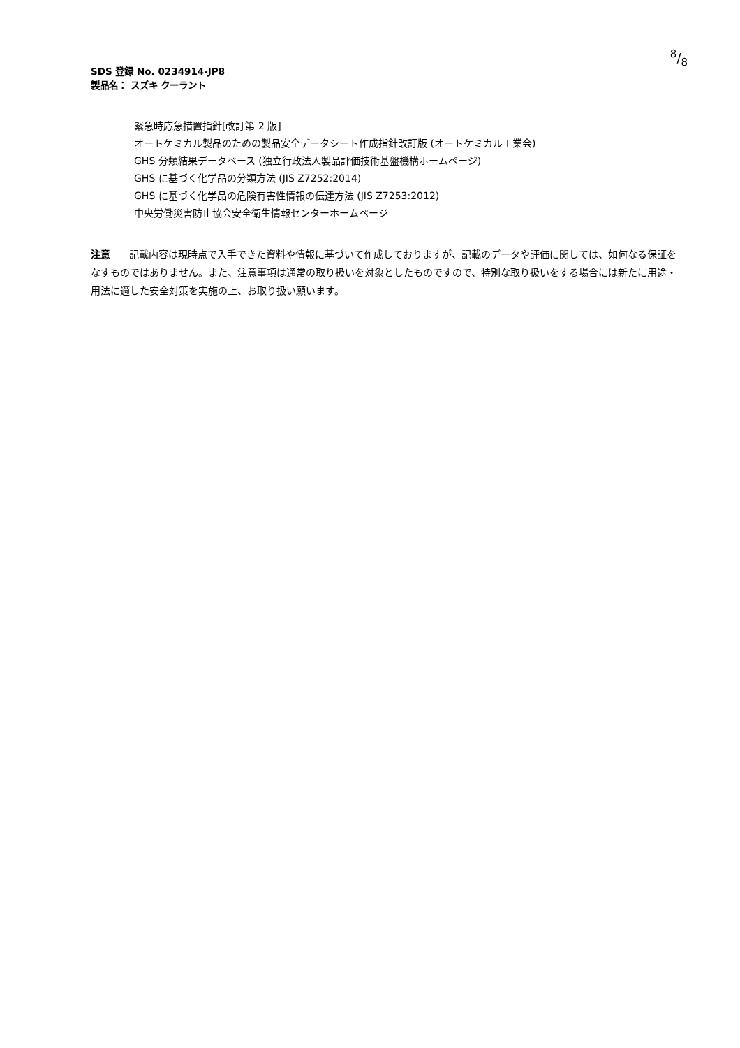8/8
SDS 登録 No. 0234914-JP8
製品名： スズキ クーラント
緊急時応急措置指針[改訂第 2 版]
オートケミカル製品のための製品安全データシート作成指針改訂版 (オートケミカル工業会)
GHS 分類結果データベース (独立行政法人製品評価技術基盤機構ホームページ)
GHS に基づく化学品の分類方法 (JIS Z7252:2014)
GHS に基づく化学品の危険有害性情報の伝達方法 (JIS Z7253:2012)
中央労働災害防止協会安全衛生情報センターホームページ
注意 記載内容は現時点で入手できた資料や情報に基づいて作成しておりますが、記載のデータや評価に関しては、如何なる保証をなすものではありません。また、注意事項は通常の取り扱いを対象としたものですので、特別な取り扱いをする場合には新たに用途・用法に適した安全対策を実施の上、お取り扱い願います。